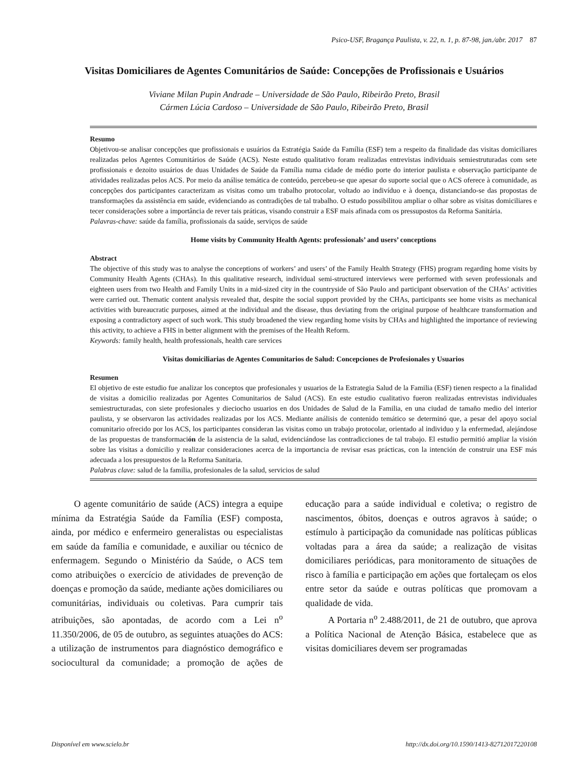Psico-USF, Bragança Paulista, v. 22, n. 1, p. 87-98, jan./abr. 2017 87
Visitas Domiciliares de Agentes Comunitários de Saúde: Concepções de Profissionais e Usuários
Viviane Milan Pupin Andrade – Universidade de São Paulo, Ribeirão Preto, Brasil
Cármen Lúcia Cardoso – Universidade de São Paulo, Ribeirão Preto, Brasil
Resumo
Objetivou-se analisar concepções que profissionais e usuários da Estratégia Saúde da Família (ESF) tem a respeito da finalidade das visitas domiciliares realizadas pelos Agentes Comunitários de Saúde (ACS). Neste estudo qualitativo foram realizadas entrevistas individuais semiestruturadas com sete profissionais e dezoito usuários de duas Unidades de Saúde da Família numa cidade de médio porte do interior paulista e observação participante de atividades realizadas pelos ACS. Por meio da análise temática de conteúdo, percebeu-se que apesar do suporte social que o ACS oferece à comunidade, as concepções dos participantes caracterizam as visitas como um trabalho protocolar, voltado ao indivíduo e à doença, distanciando-se das propostas de transformações da assistência em saúde, evidenciando as contradições de tal trabalho. O estudo possibilitou ampliar o olhar sobre as visitas domiciliares e tecer considerações sobre a importância de rever tais práticas, visando construir a ESF mais afinada com os pressupostos da Reforma Sanitária.
Palavras-chave: saúde da família, profissionais da saúde, serviços de saúde
Home visits by Community Health Agents: professionals’ and users’ conceptions
Abstract
The objective of this study was to analyse the conceptions of workers’ and users’ of the Family Health Strategy (FHS) program regarding home visits by Community Health Agents (CHAs). In this qualitative research, individual semi-structured interviews were performed with seven professionals and eighteen users from two Health and Family Units in a mid-sized city in the countryside of São Paulo and participant observation of the CHAs’ activities were carried out. Thematic content analysis revealed that, despite the social support provided by the CHAs, participants see home visits as mechanical activities with bureaucratic purposes, aimed at the individual and the disease, thus deviating from the original purpose of healthcare transformation and exposing a contradictory aspect of such work. This study broadened the view regarding home visits by CHAs and highlighted the importance of reviewing this activity, to achieve a FHS in better alignment with the premises of the Health Reform.
Keywords: family health, health professionals, health care services
Visitas domiciliarias de Agentes Comunitarios de Salud: Concepciones de Profesionales y Usuarios
Resumen
El objetivo de este estudio fue analizar los conceptos que profesionales y usuarios de la Estrategia Salud de la Familia (ESF) tienen respecto a la finalidad de visitas a domicilio realizadas por Agentes Comunitarios de Salud (ACS). En este estudio cualitativo fueron realizadas entrevistas individuales semiestructuradas, con siete profesionales y dieciocho usuarios en dos Unidades de Salud de la Familia, en una ciudad de tamaño medio del interior paulista, y se observaron las actividades realizadas por los ACS. Mediante análisis de contenido temático se determinó que, a pesar del apoyo social comunitario ofrecido por los ACS, los participantes consideran las visitas como un trabajo protocolar, orientado al individuo y la enfermedad, alejándose de las propuestas de transformación de la asistencia de la salud, evidenciándose las contradicciones de tal trabajo. El estudio permitió ampliar la visión sobre las visitas a domicilio y realizar consideraciones acerca de la importancia de revisar esas prácticas, con la intención de construir una ESF más adecuada a los presupuestos de la Reforma Sanitaria.
Palabras clave: salud de la familia, profesionales de la salud, servicios de salud
O agente comunitário de saúde (ACS) integra a equipe mínima da Estratégia Saúde da Família (ESF) composta, ainda, por médico e enfermeiro generalistas ou especialistas em saúde da família e comunidade, e auxiliar ou técnico de enfermagem. Segundo o Ministério da Saúde, o ACS tem como atribuições o exercício de atividades de prevenção de doenças e promoção da saúde, mediante ações domiciliares ou comunitárias, individuais ou coletivas. Para cumprir tais atribuições, são apontadas, de acordo com a Lei n<sup>o</sup> 11.350/2006, de 05 de outubro, as seguintes atuações do ACS: a utilização de instrumentos para diagnóstico demográfico e sociocultural da comunidade; a promoção de ações de educação para a saúde individual e coletiva; o registro de nascimentos, óbitos, doenças e outros agravos à saúde; o estímulo à participação da comunidade nas políticas públicas voltadas para a área da saúde; a realização de visitas domiciliares periódicas, para monitoramento de situações de risco à família e participação em ações que fortaleçam os elos entre setor da saúde e outras políticas que promovam a qualidade de vida.
A Portaria n<sup>o</sup> 2.488/2011, de 21 de outubro, que aprova a Política Nacional de Atenção Básica, estabelece que as visitas domiciliares devem ser programadas
Disponível em www.scielo.br http://dx.doi.org/10.1590/1413-82712017220108